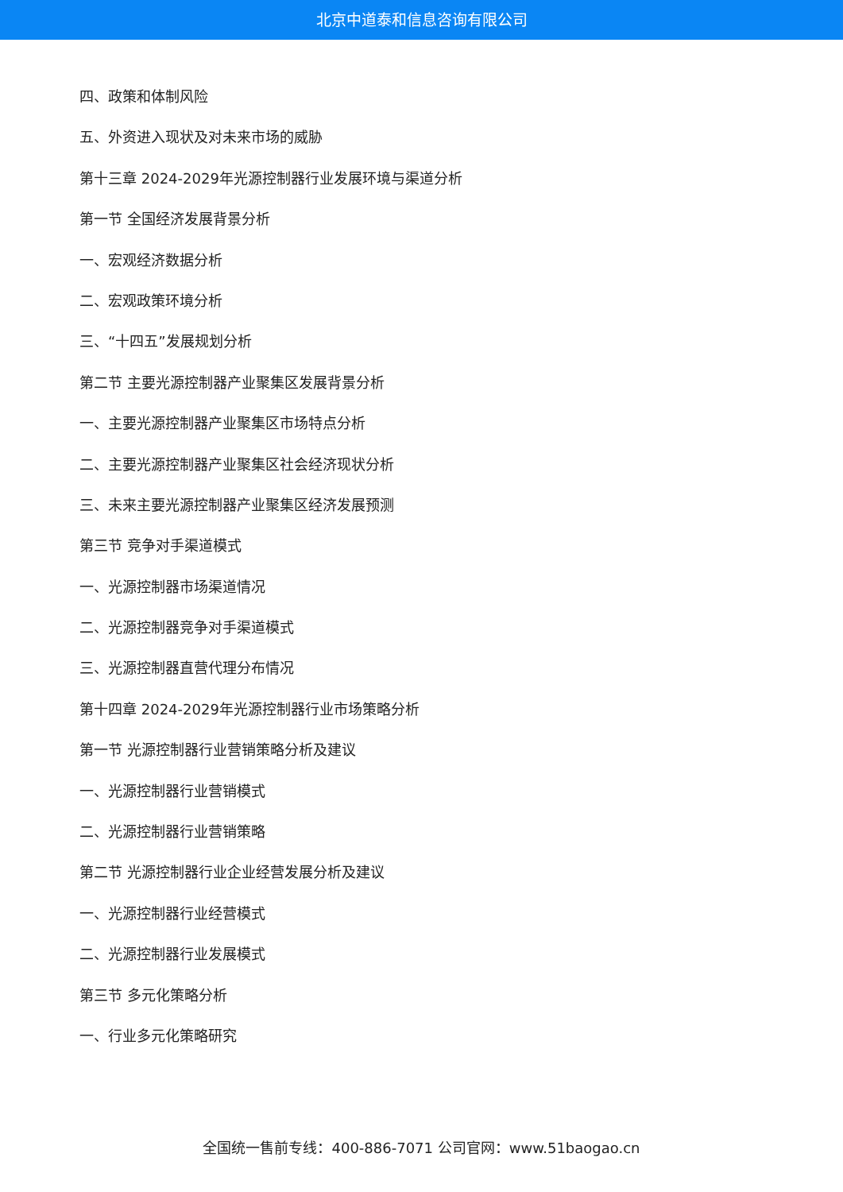北京中道泰和信息咨询有限公司
四、政策和体制风险
五、外资进入现状及对未来市场的威胁
第十三章 2024-2029年光源控制器行业发展环境与渠道分析
第一节 全国经济发展背景分析
一、宏观经济数据分析
二、宏观政策环境分析
三、“十四五”发展规划分析
第二节 主要光源控制器产业聚集区发展背景分析
一、主要光源控制器产业聚集区市场特点分析
二、主要光源控制器产业聚集区社会经济现状分析
三、未来主要光源控制器产业聚集区经济发展预测
第三节 竞争对手渠道模式
一、光源控制器市场渠道情况
二、光源控制器竞争对手渠道模式
三、光源控制器直营代理分布情况
第十四章 2024-2029年光源控制器行业市场策略分析
第一节 光源控制器行业营销策略分析及建议
一、光源控制器行业营销模式
二、光源控制器行业营销策略
第二节 光源控制器行业企业经营发展分析及建议
一、光源控制器行业经营模式
二、光源控制器行业发展模式
第三节 多元化策略分析
一、行业多元化策略研究
全国统一售前专线：400-886-7071 公司官网：www.51baogao.cn